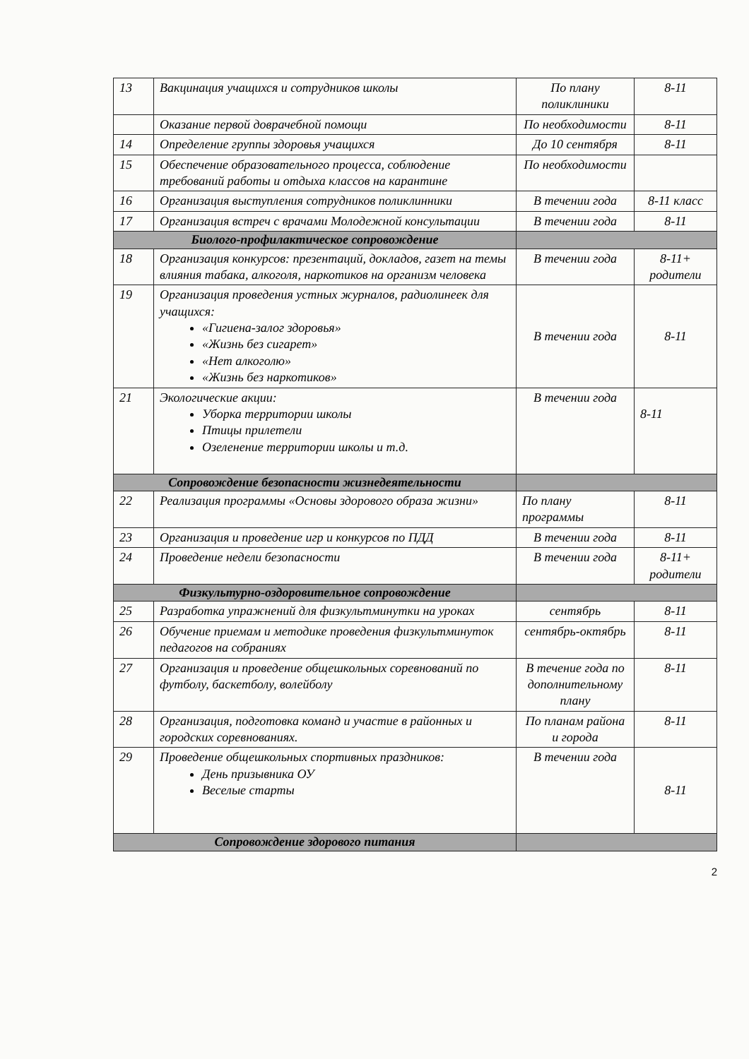| 13 | Вакцинация учащихся и сотрудников школы | По плану поликлиники | 8-11 |
| | Оказание первой доврачебной помощи | По необходимости | 8-11 |
| 14 | Определение группы здоровья учащихся | До 10 сентября | 8-11 |
| 15 | Обеспечение образовательного процесса, соблюдение требований работы и отдыха классов на карантине | По необходимости | |
| 16 | Организация выступления сотрудников поликлинники | В течении года | 8-11 класс |
| 17 | Организация встреч с врачами Молодежной консультации | В течении года | 8-11 |
| Биолого-профилактическое сопровождение | | | |
| 18 | Организация конкурсов: презентаций, докладов, газет на темы влияния табака, алкоголя, наркотиков на организм человека | В течении года | 8-11+ родители |
| 19 | Организация проведения устных журналов, радиолинеек для учащихся: «Гигиена-залог здоровья» «Жизнь без сигарет» «Нет алкоголю» «Жизнь без наркотиков» | В течении года | 8-11 |
| 21 | Экологические акции: Уборка территории школы Птицы прилетели Озеленение территории школы и т.д. | В течении года | 8-11 |
| Сопровождение безопасности жизнедеятельности | | | |
| 22 | Реализация программы «Основы здорового образа жизни» | По плану программы | 8-11 |
| 23 | Организация и проведение игр и конкурсов по ПДД | В течении года | 8-11 |
| 24 | Проведение недели безопасности | В течении года | 8-11+ родители |
| Физкультурно-оздоровительное сопровождение | | | |
| 25 | Разработка упражнений для физкультминутки на уроках | сентябрь | 8-11 |
| 26 | Обучение приемам и методике проведения физкультминуток педагогов на собраниях | сентябрь-октябрь | 8-11 |
| 27 | Организация и проведение общешкольных соревнований по футболу, баскетболу, волейболу | В течение года по дополнительному плану | 8-11 |
| 28 | Организация, подготовка команд и участие в районных и городских соревнованиях. | По планам района и города | 8-11 |
| 29 | Проведение общешкольных спортивных праздников: День призывника ОУ Веселые старты | В течении года | 8-11 |
| Сопровождение здорового питания | | | |
2